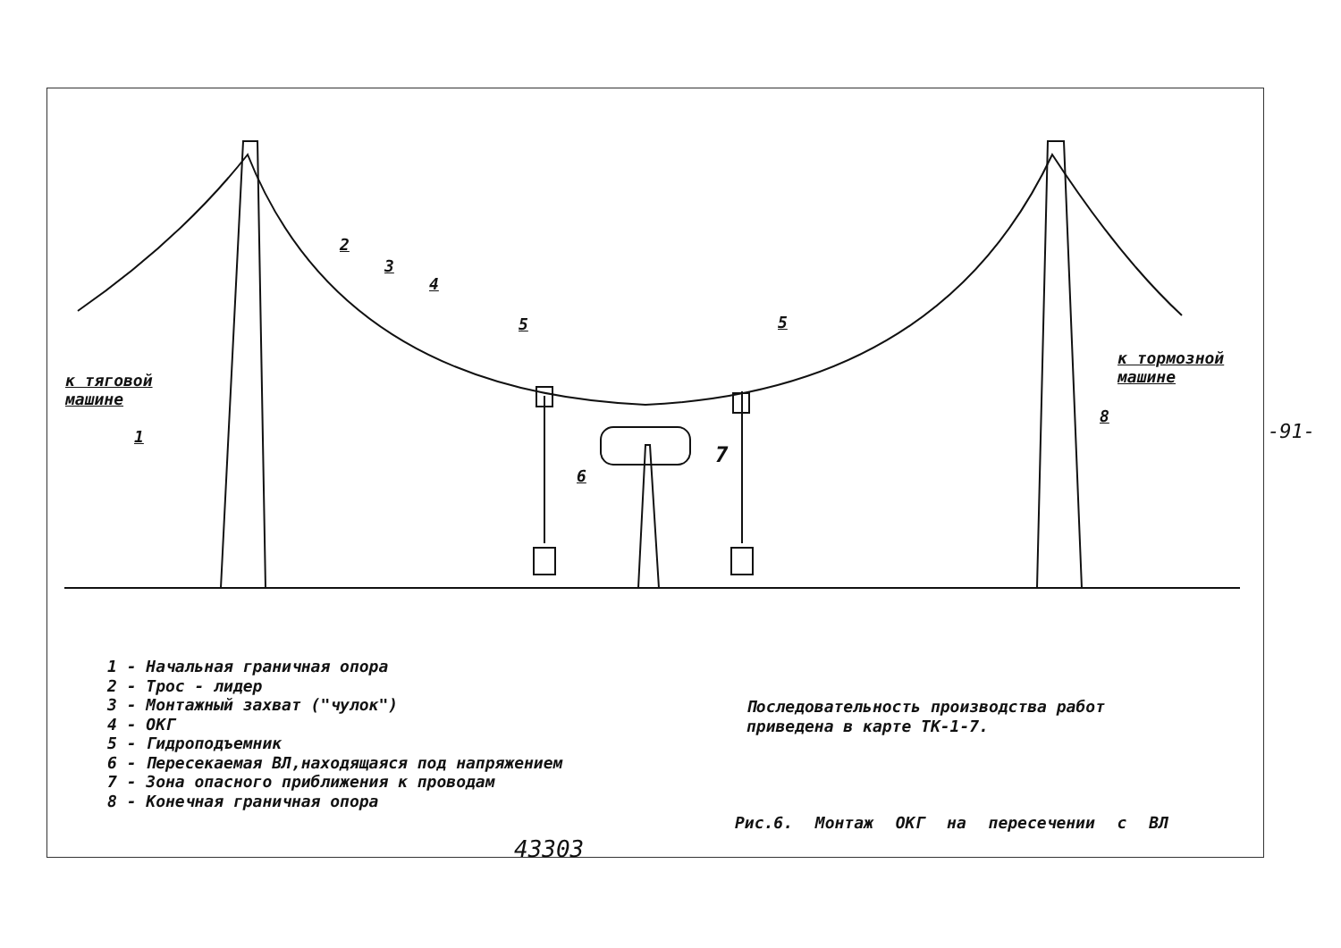к тяговой
машине
к тормозной
машине
1
2
3
4
5 5
6
7
8
1 - Начальная граничная опора
2 - Трос - лидер
3 - Монтажный захват ("чулок")
4 - ОКГ
5 - Гидроподъемник
6 - Пересекаемая ВЛ,находящаяся под напряжением
7 - Зона опасного приближения к проводам
8 - Конечная граничная опора
Последовательность производства работ
приведена в карте ТК-1-7.
Рис.6. Монтаж ОКГ на пересечении с ВЛ
43303
-91-